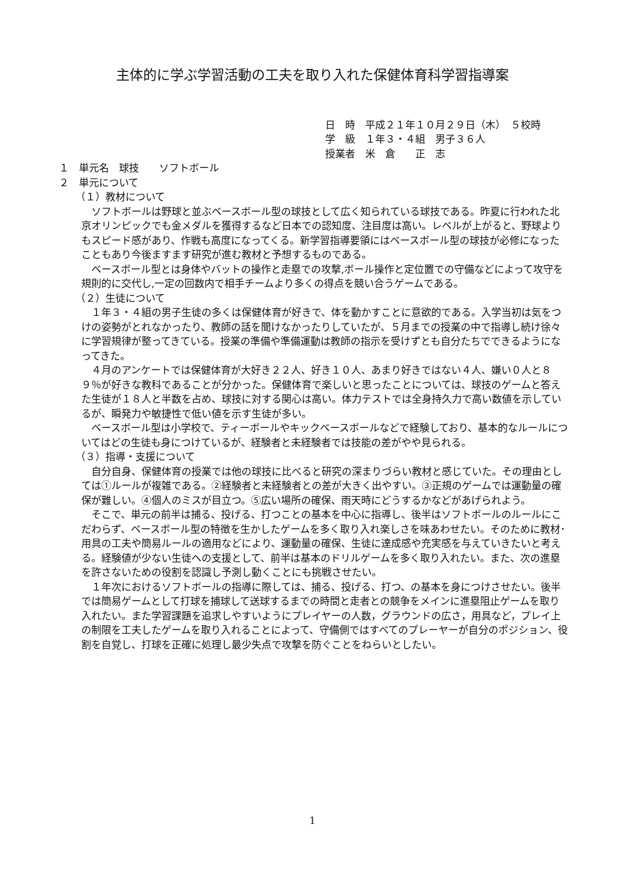主体的に学ぶ学習活動の工夫を取り入れた保健体育科学習指導案
日　時　平成２１年１０月２９日（木）　５校時
学　級　１年３・４組　男子３６人
授業者　米　倉　　正　志
１　単元名　球技　　ソフトボール
２　単元について
（１）教材について
ソフトボールは野球と並ぶベースボール型の球技として広く知られている球技である。昨夏に行われた北京オリンピックでも金メダルを獲得するなど日本での認知度、注目度は高い。レベルが上がると、野球よりもスピード感があり、作戦も高度になってくる。新学習指導要領にはベースボール型の球技が必修になったこともあり今後ますます研究が進む教材と予想するものである。
ベースボール型とは身体やバットの操作と走塁での攻撃,ボール操作と定位置での守備などによって攻守を規則的に交代し,一定の回数内で相手チームより多くの得点を競い合うゲームである。
（２）生徒について
１年３・４組の男子生徒の多くは保健体育が好きで、体を動かすことに意欲的である。入学当初は気をつけの姿勢がとれなかったり、教師の話を聞けなかったりしていたが、５月までの授業の中で指導し続け徐々に学習規律が整ってきている。授業の準備や準備運動は教師の指示を受けずとも自分たちでできるようになってきた。
４月のアンケートでは保健体育が大好き２２人、好き１０人、あまり好きではない４人、嫌い０人と８９％が好きな教科であることが分かった。保健体育で楽しいと思ったことについては、球技のゲームと答えた生徒が１８人と半数を占め、球技に対する関心は高い。体力テストでは全身持久力で高い数値を示しているが、瞬発力や敏捷性で低い値を示す生徒が多い。
ベースボール型は小学校で、ティーボールやキックベースボールなどで経験しており、基本的なルールについてはどの生徒も身につけているが、経験者と未経験者では技能の差がやや見られる。
（３）指導・支援について
自分自身、保健体育の授業では他の球技に比べると研究の深まりづらい教材と感じていた。その理由としては①ルールが複雑である。②経験者と未経験者との差が大きく出やすい。③正規のゲームでは運動量の確保が難しい。④個人のミスが目立つ。⑤広い場所の確保、雨天時にどうするかなどがあげられよう。
そこで、単元の前半は捕る、投げる、打つことの基本を中心に指導し、後半はソフトボールのルールにこだわらず、ベースボール型の特徴を生かしたゲームを多く取り入れ楽しさを味あわせたい。そのために教材･用具の工夫や簡易ルールの適用などにより、運動量の確保、生徒に達成感や充実感を与えていきたいと考える。経験値が少ない生徒への支援として、前半は基本のドリルゲームを多く取り入れたい。また、次の進塁を許さないための役割を認識し予測し動くことにも挑戦させたい。
１年次におけるソフトボールの指導に際しては、捕る、投げる、打つ、の基本を身につけさせたい。後半では簡易ゲームとして打球を捕球して送球するまでの時間と走者との競争をメインに進塁阻止ゲームを取り入れたい。また学習課題を追求しやすいようにプレイヤーの人数，グラウンドの広さ，用具など，プレイ上の制限を工夫したゲームを取り入れることによって、守備側ではすべてのプレーヤーが自分のポジション、役割を自覚し、打球を正確に処理し最少失点で攻撃を防ぐことをねらいとしたい。
1